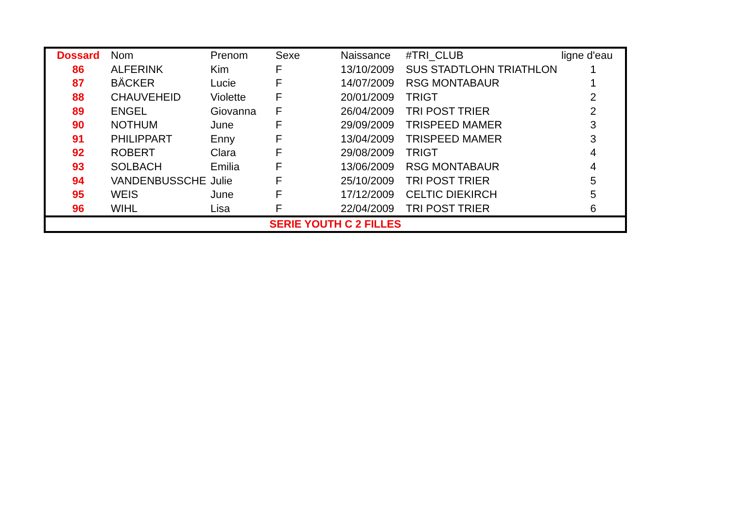| Dossard | Nom | Prenom | Sexe | Naissance | #TRI_CLUB | ligne d'eau |
| --- | --- | --- | --- | --- | --- | --- |
| 86 | ALFERINK | Kim | F | 13/10/2009 | SUS STADTLOHN TRIATHLON | 1 |
| 87 | BÄCKER | Lucie | F | 14/07/2009 | RSG MONTABAUR | 1 |
| 88 | CHAUVEHEID | Violette | F | 20/01/2009 | TRIGT | 2 |
| 89 | ENGEL | Giovanna | F | 26/04/2009 | TRI POST TRIER | 2 |
| 90 | NOTHUM | June | F | 29/09/2009 | TRISPEED MAMER | 3 |
| 91 | PHILIPPART | Enny | F | 13/04/2009 | TRISPEED MAMER | 3 |
| 92 | ROBERT | Clara | F | 29/08/2009 | TRIGT | 4 |
| 93 | SOLBACH | Emilia | F | 13/06/2009 | RSG MONTABAUR | 4 |
| 94 | VANDENBUSSCHE | Julie | F | 25/10/2009 | TRI POST TRIER | 5 |
| 95 | WEIS | June | F | 17/12/2009 | CELTIC DIEKIRCH | 5 |
| 96 | WIHL | Lisa | F | 22/04/2009 | TRI POST TRIER | 6 |
| SERIE YOUTH C 2 FILLES | | | | | | |